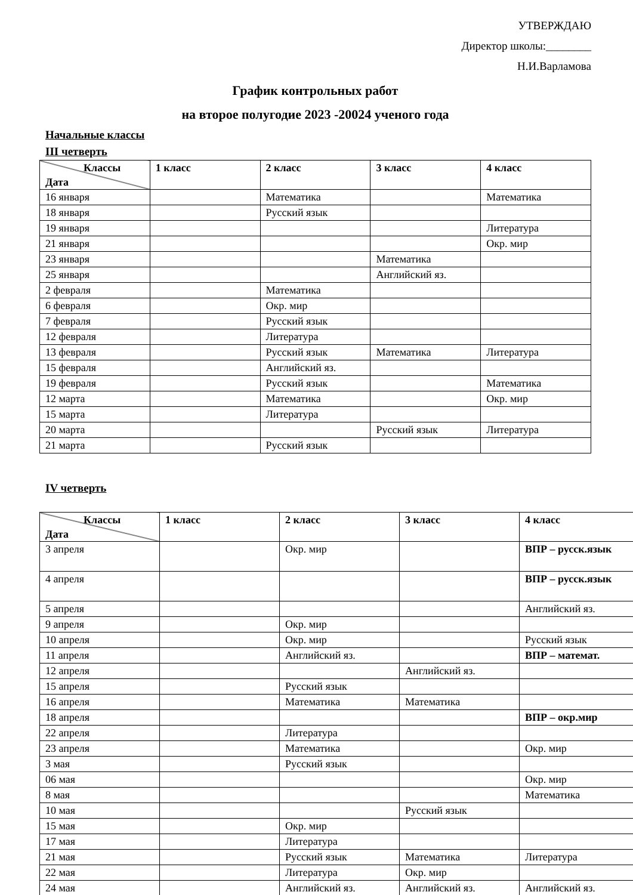УТВЕРЖДАЮ
Директор школы:________
Н.И.Варламова
График контрольных работ
на второе полугодие 2023 -20024 ученого года
Начальные классы
III четверть
| Классы Дата | 1 класс | 2 класс | 3 класс | 4 класс |
| --- | --- | --- | --- | --- |
| 16 января | | Математика | | Математика |
| 18 января | | Русский язык | | |
| 19 января | | | | Литература |
| 21 января | | | | Окр. мир |
| 23 января | | | Математика | |
| 25 января | | | Английский яз. | |
| 2 февраля | | Математика | | |
| 6 февраля | | Окр. мир | | |
| 7 февраля | | Русский язык | | |
| 12 февраля | | Литература | | |
| 13 февраля | | Русский язык | Математика | Литература |
| 15 февраля | | Английский яз. | | |
| 19 февраля | | Русский язык | | Математика |
| 12 марта | | Математика | | Окр. мир |
| 15 марта | | Литература | | |
| 20 марта | | | Русский язык | Литература |
| 21 марта | | Русский язык | | |
IV четверть
| Классы Дата | 1 класс | 2 класс | 3 класс | 4 класс |
| --- | --- | --- | --- | --- |
| 3 апреля | | Окр. мир | | ВПР – русск.язык |
| 4 апреля | | | | ВПР – русск.язык |
| 5 апреля | | | | Английский яз. |
| 9 апреля | | Окр. мир | | |
| 10 апреля | | Окр. мир | | Русский язык |
| 11 апреля | | Английский яз. | | ВПР – математ. |
| 12 апреля | | | Английский яз. | |
| 15 апреля | | Русский язык | | |
| 16 апреля | | Математика | Математика | |
| 18 апреля | | | | ВПР – окр.мир |
| 22 апреля | | Литература | | |
| 23 апреля | | Математика | | Окр. мир |
| 3 мая | | Русский язык | | |
| 06 мая | | | | Окр. мир |
| 8 мая | | | | Математика |
| 10 мая | | | Русский язык | |
| 15 мая | | Окр. мир | | |
| 17 мая | | Литература | | |
| 21 мая | | Русский язык | Математика | Литература |
| 22 мая | | Литература | Окр. мир | |
| 24 мая | | Английский яз. | Английский яз. | Английский яз. |